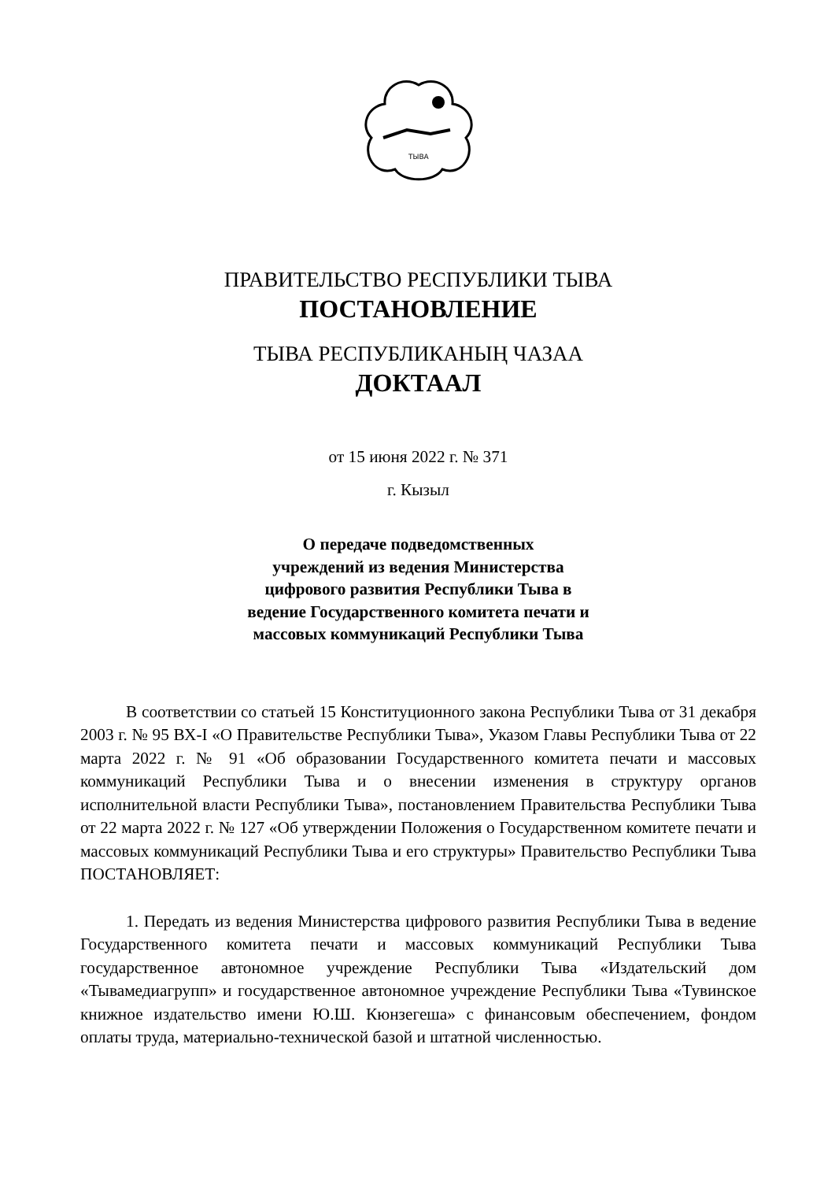ТЫВА
ПРАВИТЕЛЬСТВО РЕСПУБЛИКИ ТЫВА
ПОСТАНОВЛЕНИЕ
ТЫВА РЕСПУБЛИКАНЫҢ ЧАЗАА
ДОКТААЛ
от 15 июня 2022 г. № 371
г. Кызыл
О передаче подведомственных
учреждений из ведения Министерства
цифрового развития Республики Тыва в
ведение Государственного комитета печати и
массовых коммуникаций Республики Тыва
В соответствии со статьей 15 Конституционного закона Республики Тыва от 31 декабря 2003 г. № 95 ВХ-I «О Правительстве Республики Тыва», Указом Главы Республики Тыва от 22 марта 2022 г. № 91 «Об образовании Государственного комитета печати и массовых коммуникаций Республики Тыва и о внесении изменения в структуру органов исполнительной власти Республики Тыва», постановлением Правительства Республики Тыва от 22 марта 2022 г. № 127 «Об утверждении Положения о Государственном комитете печати и массовых коммуникаций Республики Тыва и его структуры» Правительство Республики Тыва ПОСТАНОВЛЯЕТ:
1. Передать из ведения Министерства цифрового развития Республики Тыва в ведение Государственного комитета печати и массовых коммуникаций Республики Тыва государственное автономное учреждение Республики Тыва «Издательский дом «Тывамедиагрупп» и государственное автономное учреждение Республики Тыва «Тувинское книжное издательство имени Ю.Ш. Кюнзегеша» с финансовым обеспечением, фондом оплаты труда, материально-технической базой и штатной численностью.